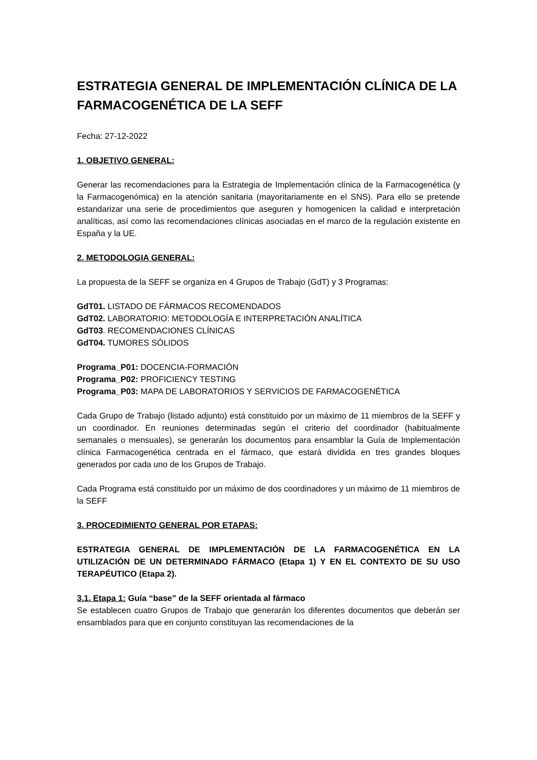ESTRATEGIA GENERAL DE IMPLEMENTACIÓN CLÍNICA DE LA FARMACOGENÉTICA DE LA SEFF
Fecha: 27-12-2022
1. OBJETIVO GENERAL:
Generar las recomendaciones para la Estrategia de Implementación clínica de la Farmacogenética (y la Farmacogenómica) en la atención sanitaria (mayoritariamente en el SNS). Para ello se pretende estandarizar una serie de procedimientos que aseguren y homogenicen la calidad e interpretación analíticas, así como las recomendaciones clínicas asociadas en el marco de la regulación existente en España y la UE.
2. METODOLOGIA GENERAL:
La propuesta de la SEFF se organiza en 4 Grupos de Trabajo (GdT) y 3 Programas:
GdT01. LISTADO DE FÁRMACOS RECOMENDADOS
GdT02. LABORATORIO: METODOLOGÍA E INTERPRETACIÓN ANALÍTICA
GdT03. RECOMENDACIONES CLÍNICAS
GdT04. TUMORES SÓLIDOS
Programa_P01: DOCENCIA-FORMACIÓN
Programa_P02: PROFICIENCY TESTING
Programa_P03: MAPA DE LABORATORIOS Y SERVICIOS DE FARMACOGENÉTICA
Cada Grupo de Trabajo (listado adjunto) está constituido por un máximo de 11 miembros de la SEFF y un coordinador. En reuniones determinadas según el criterio del coordinador (habitualmente semanales o mensuales), se generarán los documentos para ensamblar la Guía de Implementación clínica Farmacogenética centrada en el fármaco, que estará dividida en tres grandes bloques generados por cada uno de los Grupos de Trabajo.
Cada Programa está constituido por un máximo de dos coordinadores y un máximo de 11 miembros de la SEFF
3. PROCEDIMIENTO GENERAL POR ETAPAS:
ESTRATEGIA GENERAL DE IMPLEMENTACIÓN DE LA FARMACOGENÉTICA EN LA UTILIZACIÓN DE UN DETERMINADO FÁRMACO (Etapa 1) Y EN EL CONTEXTO DE SU USO TERAPÉUTICO (Etapa 2).
3.1. Etapa 1: Guía “base” de la SEFF orientada al fármaco
Se establecen cuatro Grupos de Trabajo que generarán los diferentes documentos que deberán ser ensamblados para que en conjunto constituyan las recomendaciones de la